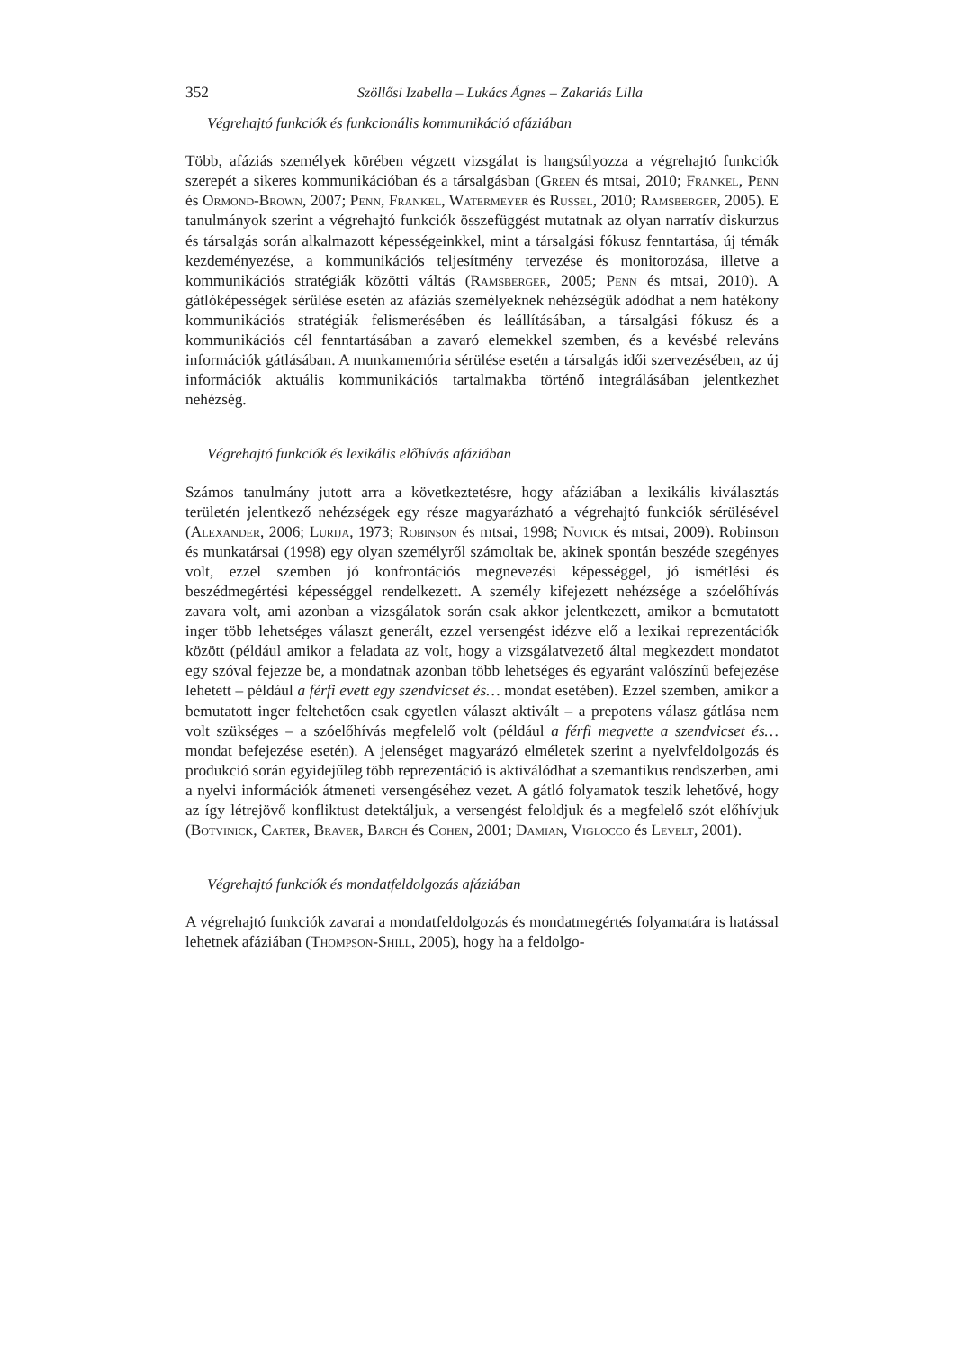352 Szöllősi Izabella – Lukács Ágnes – Zakariás Lilla
Végrehajtó funkciók és funkcionális kommunikáció afáziában
Több, afáziás személyek körében végzett vizsgálat is hangsúlyozza a végrehajtó funkciók szerepét a sikeres kommunikációban és a társalgásban (Green és mtsai, 2010; Frankel, Penn és Ormond-Brown, 2007; Penn, Frankel, Watermeyer és Russel, 2010; Ramsberger, 2005). E tanulmányok szerint a végrehajtó funkciók összefüggést mutatnak az olyan narratív diskurzus és társalgás során alkalmazott képességeinkkel, mint a társalgási fókusz fenntartása, új témák kezdeményezése, a kommunikációs teljesítmény tervezése és monitorozása, illetve a kommunikációs stratégiák közötti váltás (Ramsberger, 2005; Penn és mtsai, 2010). A gátlóképességek sérülése esetén az afáziás személyeknek nehézségük adódhat a nem hatékony kommunikációs stratégiák felismerésében és leállításában, a társalgási fókusz és a kommunikációs cél fenntartásában a zavaró elemekkel szemben, és a kevésbé releváns információk gátlásában. A munkamemória sérülése esetén a társalgás idői szervezésében, az új információk aktuális kommunikációs tartalmakba történő integrálásában jelentkezhet nehézség.
Végrehajtó funkciók és lexikális előhívás afáziában
Számos tanulmány jutott arra a következtetésre, hogy afáziában a lexikális kiválasztás területén jelentkező nehézségek egy része magyarázható a végrehajtó funkciók sérülésével (Alexander, 2006; Lurija, 1973; Robinson és mtsai, 1998; Novick és mtsai, 2009). Robinson és munkatársai (1998) egy olyan személyről számoltak be, akinek spontán beszéde szegényes volt, ezzel szemben jó konfrontációs megnevezési képességgel, jó ismétlési és beszédmegértési képességgel rendelkezett. A személy kifejezett nehézsége a szóelőhívás zavara volt, ami azonban a vizsgálatok során csak akkor jelentkezett, amikor a bemutatott inger több lehetséges választ generált, ezzel versengést idézve elő a lexikai reprezentációk között (például amikor a feladata az volt, hogy a vizsgálatvezető által megkezdett mondatot egy szóval fejezze be, a mondatnak azonban több lehetséges és egyaránt valószínű befejezése lehetett – például a férfi evett egy szendvicset és… mondat esetében). Ezzel szemben, amikor a bemutatott inger feltehetően csak egyetlen választ aktivált – a prepotens válasz gátlása nem volt szükséges – a szóelőhívás megfelelő volt (például a férfi megvette a szendvicset és… mondat befejezése esetén). A jelenséget magyarázó elméletek szerint a nyelvfeldolgozás és produkció során egyidejűleg több reprezentáció is aktiválódhat a szemantikus rendszerben, ami a nyelvi információk átmeneti versengéséhez vezet. A gátló folyamatok teszik lehetővé, hogy az így létrejövő konfliktust detektáljuk, a versengést feloldjuk és a megfelelő szót előhívjuk (Botvinick, Carter, Braver, Barch és Cohen, 2001; Damian, Viglocco és Levelt, 2001).
Végrehajtó funkciók és mondatfeldolgozás afáziában
A végrehajtó funkciók zavarai a mondatfeldolgozás és mondatmegértés folyamatára is hatással lehetnek afáziában (Thompson-Shill, 2005), hogy ha a feldolgo-